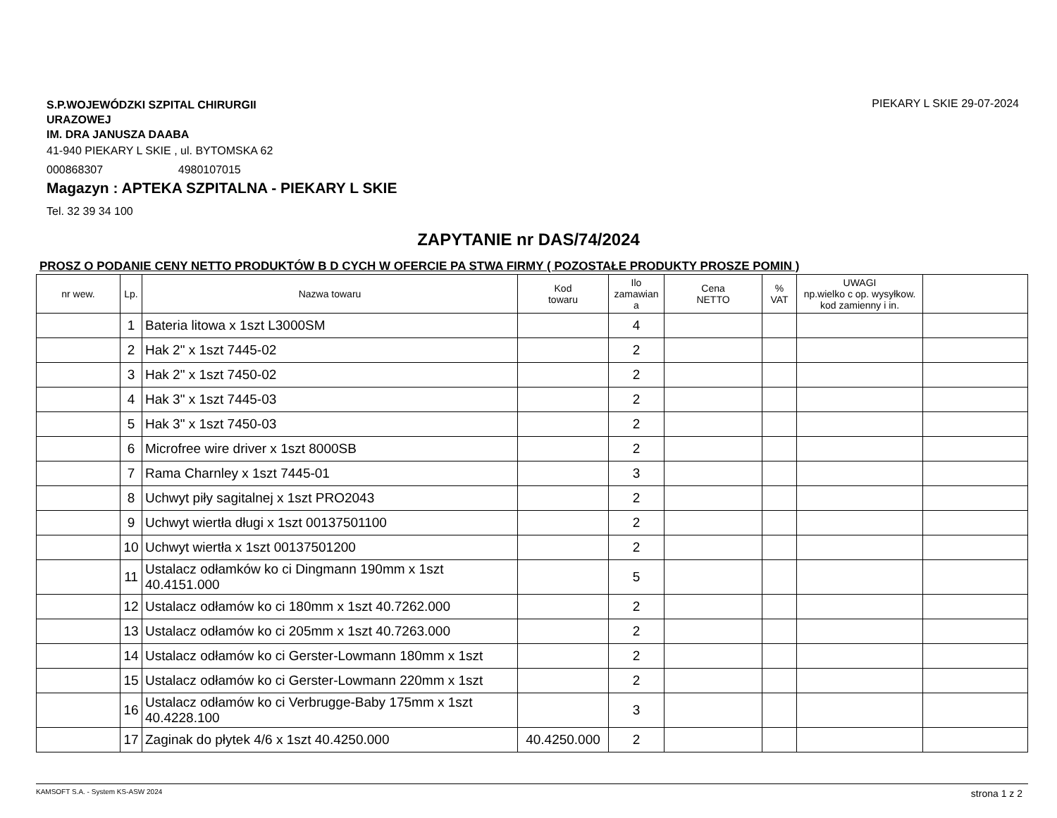PIEKARY L SKIE 29-07-2024
S.P.WOJEWÓDZKI SZPITAL CHIRURGII
URAZOWEJ
IM. DRA JANUSZA DAABA
41-940 PIEKARY L SKIE , ul. BYTOMSKA 62
000868307 4980107015
Magazyn : APTEKA SZPITALNA - PIEKARY L SKIE
Tel. 32 39 34 100
ZAPYTANIE nr DAS/74/2024
PROSZ O PODANIE CENY NETTO PRODUKTÓW B D CYCH W OFERCIE PA STWA FIRMY ( POZOSTAŁE PRODUKTY PROSZE POMIN )
| nr wew. | Lp. | Nazwa towaru | Kod towaru | Ilo zamawian a | Cena NETTO | % VAT | UWAGI np.wielko c op. wysyłkow. kod zamienny i in. | |
| --- | --- | --- | --- | --- | --- | --- | --- | --- |
| | 1 | Bateria litowa x 1szt L3000SM | | 4 | | | | |
| | 2 | Hak 2" x 1szt 7445-02 | | 2 | | | | |
| | 3 | Hak 2" x 1szt 7450-02 | | 2 | | | | |
| | 4 | Hak 3" x 1szt 7445-03 | | 2 | | | | |
| | 5 | Hak 3" x 1szt 7450-03 | | 2 | | | | |
| | 6 | Microfree wire driver x 1szt 8000SB | | 2 | | | | |
| | 7 | Rama Charnley x 1szt 7445-01 | | 3 | | | | |
| | 8 | Uchwyt piły sagitalnej x 1szt PRO2043 | | 2 | | | | |
| | 9 | Uchwyt wiertła długi x 1szt 00137501100 | | 2 | | | | |
| | 10 | Uchwyt wiertła x 1szt 00137501200 | | 2 | | | | |
| | 11 | Ustalacz odłamków ko ci Dingmann 190mm x 1szt 40.4151.000 | | 5 | | | | |
| | 12 | Ustalacz odłamów ko ci 180mm x 1szt 40.7262.000 | | 2 | | | | |
| | 13 | Ustalacz odłamów ko ci 205mm x 1szt 40.7263.000 | | 2 | | | | |
| | 14 | Ustalacz odłamów ko ci Gerster-Lowmann 180mm x 1szt | | 2 | | | | |
| | 15 | Ustalacz odłamów ko ci Gerster-Lowmann 220mm x 1szt | | 2 | | | | |
| | 16 | Ustalacz odłamów ko ci Verbrugge-Baby 175mm x 1szt 40.4228.100 | | 3 | | | | |
| | 17 | Zaginak do płytek 4/6 x 1szt 40.4250.000 | 40.4250.000 | 2 | | | | |
KAMSOFT S.A. - System KS-ASW 2024 strona 1 z 2